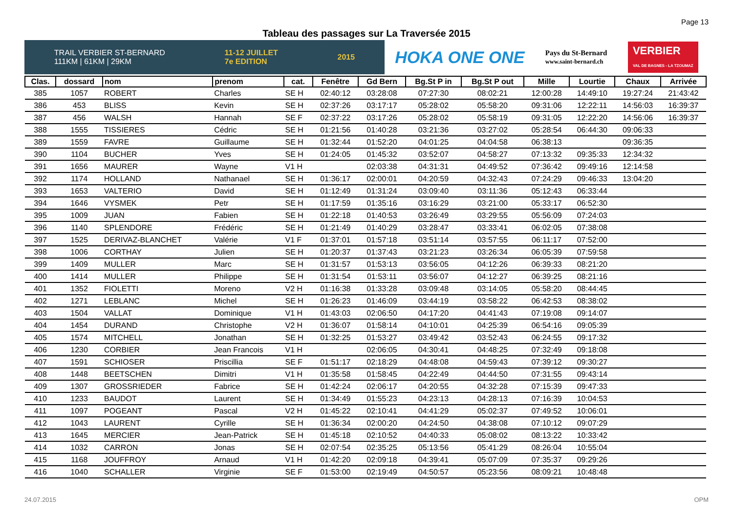Page 13
Tableau des passages sur La Traversée 2015
TRAIL VERBIER ST-BERNARD
111KM | 61KM | 29KM 11-12 JUILLET
7e EDITION 2015
HOKA ONE ONE Pays du St-Bernard
www.saint-bernard.ch VERBIER
VAL DE BAGNES - LA TZOUMAZ
| Clas. | dossard | nom | prenom | cat. | Fenêtre | Gd Bern | Bg.St P in | Bg.St P out | Mille | Lourtie | Chaux | Arrivée |
| --- | --- | --- | --- | --- | --- | --- | --- | --- | --- | --- | --- | --- |
| 385 | 1057 | ROBERT | Charles | SE H | 02:40:12 | 03:28:08 | 07:27:30 | 08:02:21 | 12:00:28 | 14:49:10 | 19:27:24 | 21:43:42 |
| 386 | 453 | BLISS | Kevin | SE H | 02:37:26 | 03:17:17 | 05:28:02 | 05:58:20 | 09:31:06 | 12:22:11 | 14:56:03 | 16:39:37 |
| 387 | 456 | WALSH | Hannah | SE F | 02:37:22 | 03:17:26 | 05:28:02 | 05:58:19 | 09:31:05 | 12:22:20 | 14:56:06 | 16:39:37 |
| 388 | 1555 | TISSIERES | Cédric | SE H | 01:21:56 | 01:40:28 | 03:21:36 | 03:27:02 | 05:28:54 | 06:44:30 | 09:06:33 | |
| 389 | 1559 | FAVRE | Guillaume | SE H | 01:32:44 | 01:52:20 | 04:01:25 | 04:04:58 | 06:38:13 | | 09:36:35 | |
| 390 | 1104 | BUCHER | Yves | SE H | 01:24:05 | 01:45:32 | 03:52:07 | 04:58:27 | 07:13:32 | 09:35:33 | 12:34:32 | |
| 391 | 1656 | MAURER | Wayne | V1 H | | 02:03:38 | 04:31:31 | 04:49:52 | 07:36:42 | 09:49:16 | 12:14:58 | |
| 392 | 1174 | HOLLAND | Nathanael | SE H | 01:36:17 | 02:00:01 | 04:20:59 | 04:32:43 | 07:24:29 | 09:46:33 | 13:04:20 | |
| 393 | 1653 | VALTERIO | David | SE H | 01:12:49 | 01:31:24 | 03:09:40 | 03:11:36 | 05:12:43 | 06:33:44 | | |
| 394 | 1646 | VYSMEK | Petr | SE H | 01:17:59 | 01:35:16 | 03:16:29 | 03:21:00 | 05:33:17 | 06:52:30 | | |
| 395 | 1009 | JUAN | Fabien | SE H | 01:22:18 | 01:40:53 | 03:26:49 | 03:29:55 | 05:56:09 | 07:24:03 | | |
| 396 | 1140 | SPLENDORE | Frédéric | SE H | 01:21:49 | 01:40:29 | 03:28:47 | 03:33:41 | 06:02:05 | 07:38:08 | | |
| 397 | 1525 | DERIVAZ-BLANCHET | Valérie | V1 F | 01:37:01 | 01:57:18 | 03:51:14 | 03:57:55 | 06:11:17 | 07:52:00 | | |
| 398 | 1006 | CORTHAY | Julien | SE H | 01:20:37 | 01:37:43 | 03:21:23 | 03:26:34 | 06:05:39 | 07:59:58 | | |
| 399 | 1409 | MULLER | Marc | SE H | 01:31:57 | 01:53:13 | 03:56:05 | 04:12:26 | 06:39:33 | 08:21:20 | | |
| 400 | 1414 | MULLER | Philippe | SE H | 01:31:54 | 01:53:11 | 03:56:07 | 04:12:27 | 06:39:25 | 08:21:16 | | |
| 401 | 1352 | FIOLETTI | Moreno | V2 H | 01:16:38 | 01:33:28 | 03:09:48 | 03:14:05 | 05:58:20 | 08:44:45 | | |
| 402 | 1271 | LEBLANC | Michel | SE H | 01:26:23 | 01:46:09 | 03:44:19 | 03:58:22 | 06:42:53 | 08:38:02 | | |
| 403 | 1504 | VALLAT | Dominique | V1 H | 01:43:03 | 02:06:50 | 04:17:20 | 04:41:43 | 07:19:08 | 09:14:07 | | |
| 404 | 1454 | DURAND | Christophe | V2 H | 01:36:07 | 01:58:14 | 04:10:01 | 04:25:39 | 06:54:16 | 09:05:39 | | |
| 405 | 1574 | MITCHELL | Jonathan | SE H | 01:32:25 | 01:53:27 | 03:49:42 | 03:52:43 | 06:24:55 | 09:17:32 | | |
| 406 | 1230 | CORBIER | Jean Francois | V1 H | | 02:06:05 | 04:30:41 | 04:48:25 | 07:32:49 | 09:18:08 | | |
| 407 | 1591 | SCHIOSER | Priscillia | SE F | 01:51:17 | 02:18:29 | 04:48:08 | 04:59:43 | 07:39:12 | 09:30:27 | | |
| 408 | 1448 | BEETSCHEN | Dimitri | V1 H | 01:35:58 | 01:58:45 | 04:22:49 | 04:44:50 | 07:31:55 | 09:43:14 | | |
| 409 | 1307 | GROSSRIEDER | Fabrice | SE H | 01:42:24 | 02:06:17 | 04:20:55 | 04:32:28 | 07:15:39 | 09:47:33 | | |
| 410 | 1233 | BAUDOT | Laurent | SE H | 01:34:49 | 01:55:23 | 04:23:13 | 04:28:13 | 07:16:39 | 10:04:53 | | |
| 411 | 1097 | POGEANT | Pascal | V2 H | 01:45:22 | 02:10:41 | 04:41:29 | 05:02:37 | 07:49:52 | 10:06:01 | | |
| 412 | 1043 | LAURENT | Cyrille | SE H | 01:36:34 | 02:00:20 | 04:24:50 | 04:38:08 | 07:10:12 | 09:07:29 | | |
| 413 | 1645 | MERCIER | Jean-Patrick | SE H | 01:45:18 | 02:10:52 | 04:40:33 | 05:08:02 | 08:13:22 | 10:33:42 | | |
| 414 | 1032 | CARRON | Jonas | SE H | 02:07:54 | 02:35:25 | 05:13:56 | 05:41:29 | 08:26:04 | 10:55:04 | | |
| 415 | 1168 | JOUFFROY | Arnaud | V1 H | 01:42:20 | 02:09:18 | 04:39:41 | 05:07:09 | 07:35:37 | 09:29:26 | | |
| 416 | 1040 | SCHALLER | Virginie | SE F | 01:53:00 | 02:19:49 | 04:50:57 | 05:23:56 | 08:09:21 | 10:48:48 | | |
24.07.2015 OPM